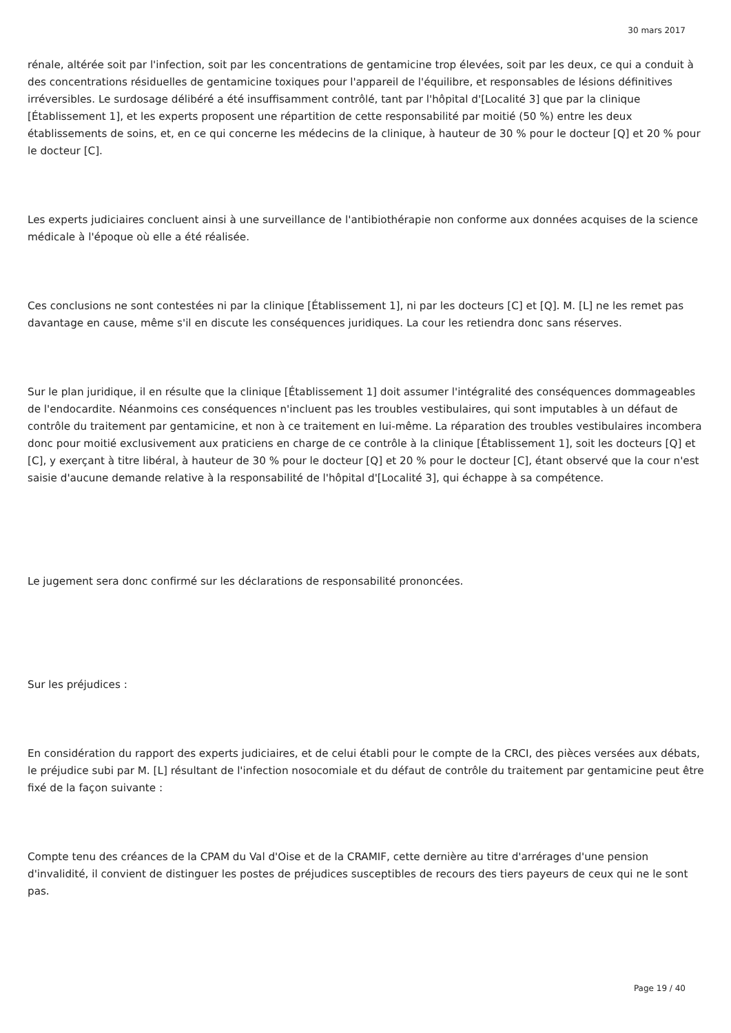30 mars 2017
rénale, altérée soit par l'infection, soit par les concentrations de gentamicine trop élevées, soit par les deux, ce qui a conduit à des concentrations résiduelles de gentamicine toxiques pour l'appareil de l'équilibre, et responsables de lésions définitives irréversibles. Le surdosage délibéré a été insuffisamment contrôlé, tant par l'hôpital d'[Localité 3] que par la clinique [Établissement 1], et les experts proposent une répartition de cette responsabilité par moitié (50 %) entre les deux établissements de soins, et, en ce qui concerne les médecins de la clinique, à hauteur de 30 % pour le docteur [Q] et 20 % pour le docteur [C].
Les experts judiciaires concluent ainsi à une surveillance de l'antibiothérapie non conforme aux données acquises de la science médicale à l'époque où elle a été réalisée.
Ces conclusions ne sont contestées ni par la clinique [Établissement 1], ni par les docteurs [C] et [Q]. M. [L] ne les remet pas davantage en cause, même s'il en discute les conséquences juridiques. La cour les retiendra donc sans réserves.
Sur le plan juridique, il en résulte que la clinique [Établissement 1] doit assumer l'intégralité des conséquences dommageables de l'endocardite. Néanmoins ces conséquences n'incluent pas les troubles vestibulaires, qui sont imputables à un défaut de contrôle du traitement par gentamicine, et non à ce traitement en lui-même. La réparation des troubles vestibulaires incombera donc pour moitié exclusivement aux praticiens en charge de ce contrôle à la clinique [Établissement 1], soit les docteurs [Q] et [C], y exerçant à titre libéral, à hauteur de 30 % pour le docteur [Q] et 20 % pour le docteur [C], étant observé que la cour n'est saisie d'aucune demande relative à la responsabilité de l'hôpital d'[Localité 3], qui échappe à sa compétence.
Le jugement sera donc confirmé sur les déclarations de responsabilité prononcées.
Sur les préjudices :
En considération du rapport des experts judiciaires, et de celui établi pour le compte de la CRCI, des pièces versées aux débats, le préjudice subi par M. [L] résultant de l'infection nosocomiale et du défaut de contrôle du traitement par gentamicine peut être fixé de la façon suivante :
Compte tenu des créances de la CPAM du Val d'Oise et de la CRAMIF, cette dernière au titre d'arrérages d'une pension d'invalidité, il convient de distinguer les postes de préjudices susceptibles de recours des tiers payeurs de ceux qui ne le sont pas.
Page 19 / 40